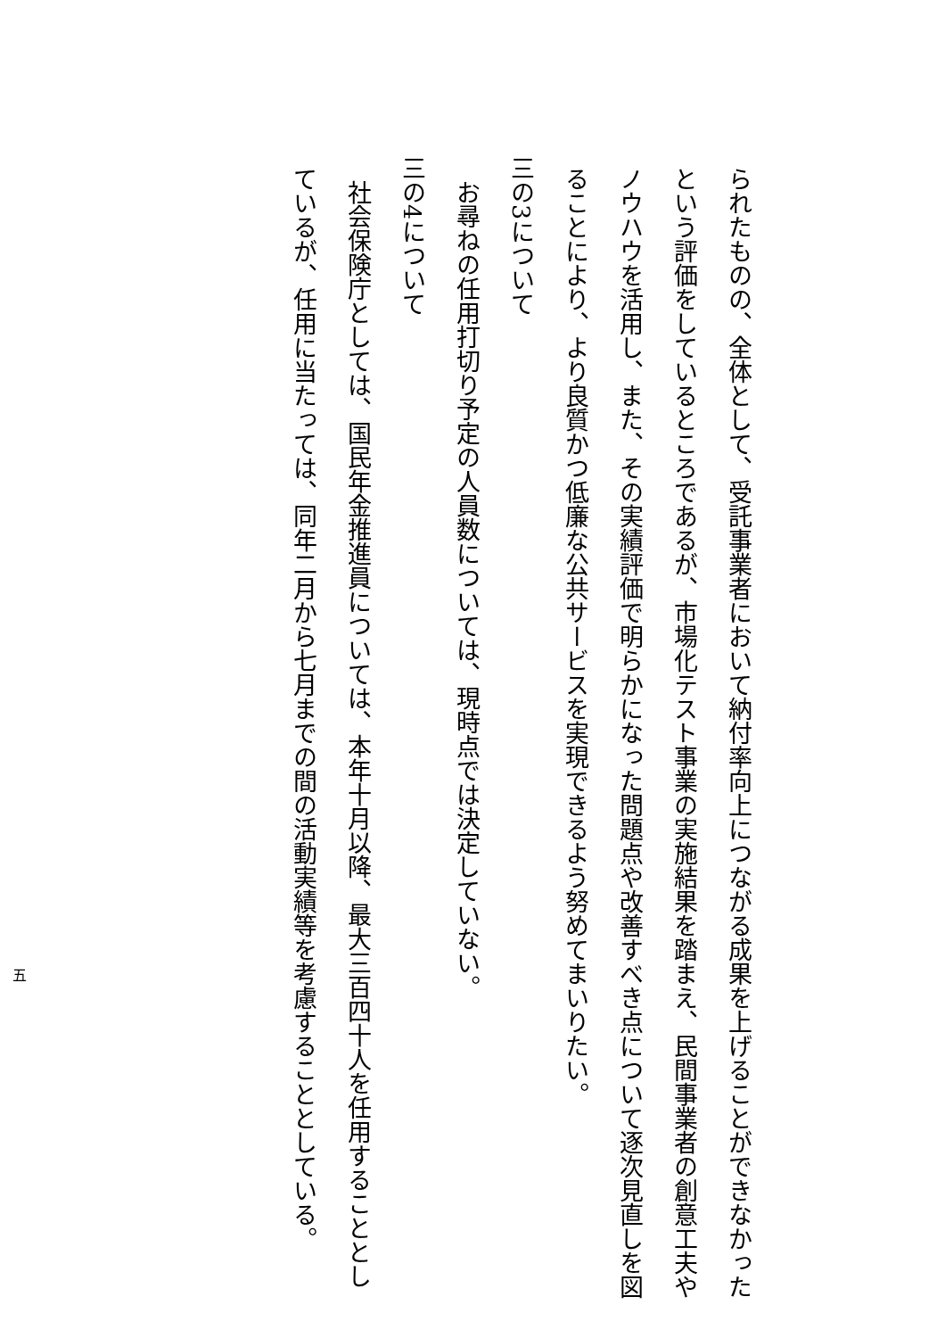られたものの、全体として、受託事業者において納付率向上につながる成果を上げることができなかった
という評価をしているところであるが、市場化テスト事業の実施結果を踏まえ、民間事業者の創意工夫や
ノウハウを活用し、また、その実績評価で明らかになった問題点や改善すべき点について逐次見直しを図
ることにより、より良質かつ低廉な公共サービスを実現できるよう努めてまいりたい。
三の3について
お尋ねの任用打切り予定の人員数については、現時点では決定していない。
三の4について
社会保険庁としては、国民年金推進員については、本年十月以降、最大三百四十人を任用することとし
ているが、任用に当たっては、同年二月から七月までの間の活動実績等を考慮することとしている。
五